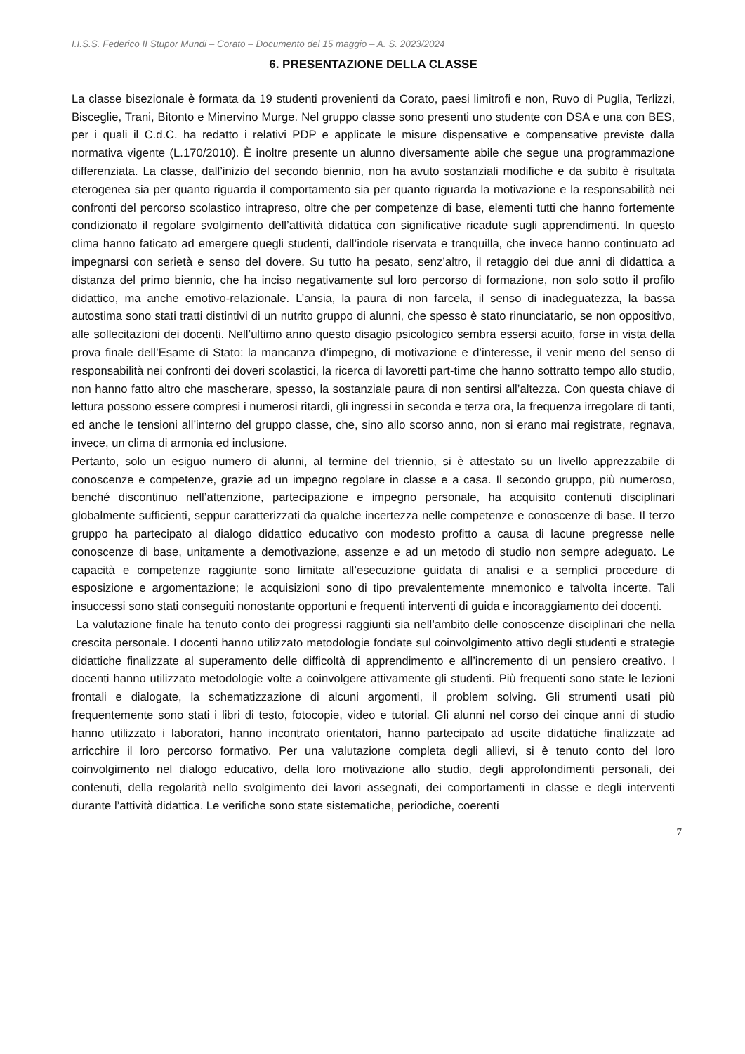I.I.S.S. Federico II Stupor Mundi – Corato – Documento del 15 maggio – A. S. 2023/2024________________________________
6. PRESENTAZIONE DELLA CLASSE
La classe bisezionale è formata da 19 studenti provenienti da Corato, paesi limitrofi e non, Ruvo di Puglia, Terlizzi, Bisceglie, Trani, Bitonto e Minervino Murge. Nel gruppo classe sono presenti uno studente con DSA e una con BES, per i quali il C.d.C. ha redatto i relativi PDP e applicate le misure dispensative e compensative previste dalla normativa vigente (L.170/2010). È inoltre presente un alunno diversamente abile che segue una programmazione differenziata. La classe, dall’inizio del secondo biennio, non ha avuto sostanziali modifiche e da subito è risultata eterogenea sia per quanto riguarda il comportamento sia per quanto riguarda la motivazione e la responsabilità nei confronti del percorso scolastico intrapreso, oltre che per competenze di base, elementi tutti che hanno fortemente condizionato il regolare svolgimento dell’attività didattica con significative ricadute sugli apprendimenti. In questo clima hanno faticato ad emergere quegli studenti, dall’indole riservata e tranquilla, che invece hanno continuato ad impegnarsi con serietà e senso del dovere. Su tutto ha pesato, senz’altro, il retaggio dei due anni di didattica a distanza del primo biennio, che ha inciso negativamente sul loro percorso di formazione, non solo sotto il profilo didattico, ma anche emotivo-relazionale. L’ansia, la paura di non farcela, il senso di inadeguatezza, la bassa autostima sono stati tratti distintivi di un nutrito gruppo di alunni, che spesso è stato rinunciatario, se non oppositivo, alle sollecitazioni dei docenti. Nell’ultimo anno questo disagio psicologico sembra essersi acuito, forse in vista della prova finale dell’Esame di Stato: la mancanza d’impegno, di motivazione e d’interesse, il venir meno del senso di responsabilità nei confronti dei doveri scolastici, la ricerca di lavoretti part-time che hanno sottratto tempo allo studio, non hanno fatto altro che mascherare, spesso, la sostanziale paura di non sentirsi all’altezza. Con questa chiave di lettura possono essere compresi i numerosi ritardi, gli ingressi in seconda e terza ora, la frequenza irregolare di tanti, ed anche le tensioni all’interno del gruppo classe, che, sino allo scorso anno, non si erano mai registrate, regnava, invece, un clima di armonia ed inclusione.
Pertanto, solo un esiguo numero di alunni, al termine del triennio, si è attestato su un livello apprezzabile di conoscenze e competenze, grazie ad un impegno regolare in classe e a casa. Il secondo gruppo, più numeroso, benché discontinuo nell’attenzione, partecipazione e impegno personale, ha acquisito contenuti disciplinari globalmente sufficienti, seppur caratterizzati da qualche incertezza nelle competenze e conoscenze di base. Il terzo gruppo ha partecipato al dialogo didattico educativo con modesto profitto a causa di lacune pregresse nelle conoscenze di base, unitamente a demotivazione, assenze e ad un metodo di studio non sempre adeguato. Le capacità e competenze raggiunte sono limitate all’esecuzione guidata di analisi e a semplici procedure di esposizione e argomentazione; le acquisizioni sono di tipo prevalentemente mnemonico e talvolta incerte. Tali insuccessi sono stati conseguiti nonostante opportuni e frequenti interventi di guida e incoraggiamento dei docenti.
La valutazione finale ha tenuto conto dei progressi raggiunti sia nell’ambito delle conoscenze disciplinari che nella crescita personale. I docenti hanno utilizzato metodologie fondate sul coinvolgimento attivo degli studenti e strategie didattiche finalizzate al superamento delle difficoltà di apprendimento e all’incremento di un pensiero creativo. I docenti hanno utilizzato metodologie volte a coinvolgere attivamente gli studenti. Più frequenti sono state le lezioni frontali e dialogate, la schematizzazione di alcuni argomenti, il problem solving. Gli strumenti usati più frequentemente sono stati i libri di testo, fotocopie, video e tutorial. Gli alunni nel corso dei cinque anni di studio hanno utilizzato i laboratori, hanno incontrato orientatori, hanno partecipato ad uscite didattiche finalizzate ad arricchire il loro percorso formativo. Per una valutazione completa degli allievi, si è tenuto conto del loro coinvolgimento nel dialogo educativo, della loro motivazione allo studio, degli approfondimenti personali, dei contenuti, della regolarità nello svolgimento dei lavori assegnati, dei comportamenti in classe e degli interventi durante l’attività didattica. Le verifiche sono state sistematiche, periodiche, coerenti
7